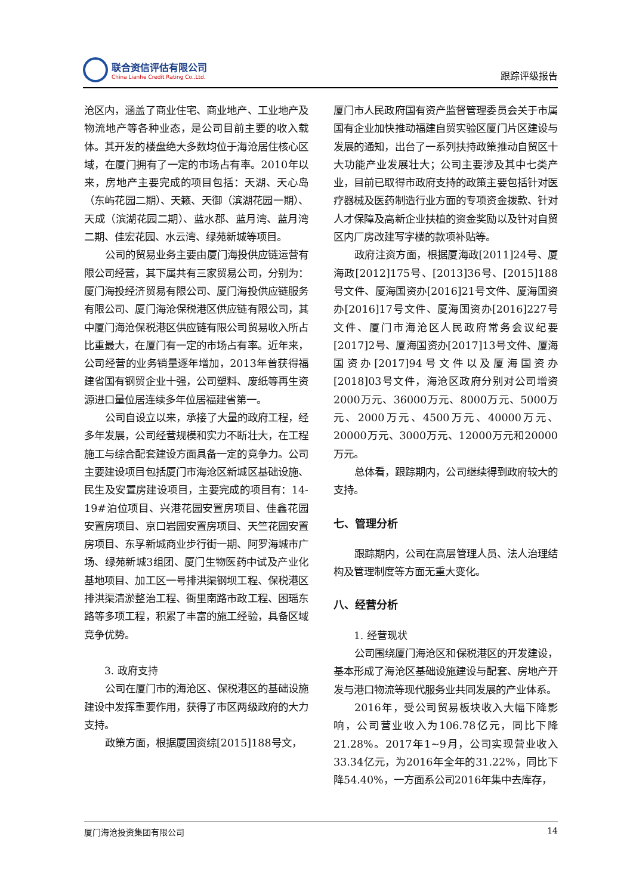联合资信评估有限公司
China Lianhe Credit Rating Co.,Ltd.
跟踪评级报告
沧区内，涵盖了商业住宅、商业地产、工业地产及物流地产等各种业态，是公司目前主要的收入载体。其开发的楼盘绝大多数均位于海沧居住核心区域，在厦门拥有了一定的市场占有率。2010年以来，房地产主要完成的项目包括：天湖、天心岛（东屿花园二期）、天籁、天御（滨湖花园一期）、天成（滨湖花园二期）、蓝水郡、蓝月湾、蓝月湾二期、佳宏花园、水云湾、绿苑新城等项目。
公司的贸易业务主要由厦门海投供应链运营有限公司经营，其下属共有三家贸易公司，分别为：厦门海投经济贸易有限公司、厦门海投供应链服务有限公司、厦门海沧保税港区供应链有限公司，其中厦门海沧保税港区供应链有限公司贸易收入所占比重最大，在厦门有一定的市场占有率。近年来，公司经营的业务销量逐年增加，2013年曾获得福建省国有钢贸企业十强，公司塑料、废纸等再生资源进口量位居连续多年位居福建省第一。
公司自设立以来，承接了大量的政府工程，经多年发展，公司经营规模和实力不断壮大，在工程施工与综合配套建设方面具备一定的竞争力。公司主要建设项目包括厦门市海沧区新城区基础设施、民生及安置房建设项目，主要完成的项目有：14-19#泊位项目、兴港花园安置房项目、佳鑫花园安置房项目、京口岩园安置房项目、天竺花园安置房项目、东孚新城商业步行街一期、阿罗海城市广场、绿苑新城3组团、厦门生物医药中试及产业化基地项目、加工区一号排洪渠钢坝工程、保税港区排洪渠清淤整治工程、衙里南路市政工程、困瑶东路等多项工程，积累了丰富的施工经验，具备区域竞争优势。
3. 政府支持
公司在厦门市的海沧区、保税港区的基础设施建设中发挥重要作用，获得了市区两级政府的大力支持。
政策方面，根据厦国资综[2015]188号文，
厦门市人民政府国有资产监督管理委员会关于市属国有企业加快推动福建自贸实验区厦门片区建设与发展的通知，出台了一系列扶持政策推动自贸区十大功能产业发展壮大；公司主要涉及其中七类产业，目前已取得市政府支持的政策主要包括针对医疗器械及医药制造行业方面的专项资金拨款、针对人才保障及高新企业扶植的资金奖励以及针对自贸区内厂房改建写字楼的款项补贴等。
政府注资方面，根据厦海政[2011]24号、厦海政[2012]175号、[2013]36号、[2015]188号文件、厦海国资办[2016]21号文件、厦海国资办[2016]17号文件、厦海国资办[2016]227号文件、厦门市海沧区人民政府常务会议纪要[2017]2号、厦海国资办[2017]13号文件、厦海国资办[2017]94号文件以及厦海国资办[2018]03号文件，海沧区政府分别对公司增资2000万元、36000万元、8000万元、5000万元、2000万元、4500万元、40000万元、20000万元、3000万元、12000万元和20000万元。
总体看，跟踪期内，公司继续得到政府较大的支持。
七、管理分析
跟踪期内，公司在高层管理人员、法人治理结构及管理制度等方面无重大变化。
八、经营分析
1. 经营现状
公司围绕厦门海沧区和保税港区的开发建设，基本形成了海沧区基础设施建设与配套、房地产开发与港口物流等现代服务业共同发展的产业体系。
2016年，受公司贸易板块收入大幅下降影响，公司营业收入为106.78亿元，同比下降21.28%。2017年1~9月，公司实现营业收入33.34亿元，为2016年全年的31.22%，同比下降54.40%，一方面系公司2016年集中去库存，
厦门海沧投资集团有限公司 14